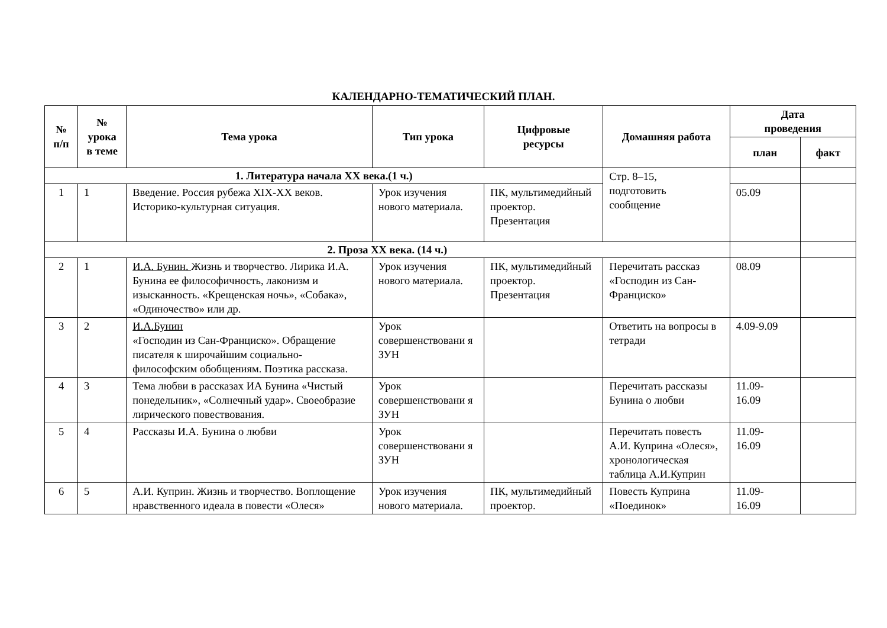КАЛЕНДАРНО-ТЕМАТИЧЕСКИЙ ПЛАН.
| № п/п | № урока в теме | Тема урока | Тип урока | Цифровые ресурсы | Домашняя работа | Дата проведения | |
| --- | --- | --- | --- | --- | --- | --- | --- |
| | | | | | | план | факт |
| 1. Литература начала XX века.(1 ч.) | | | | | Стр. 8–15, подготовить сообщение | | |
| 1 | 1 | Введение. Россия рубежа XIX-XX веков. Историко-культурная ситуация. | Урок изучения нового материала. | ПК, мультимедийный проектор. Презентация | | 05.09 | |
| 2. Проза XX века. (14 ч.) | | | | | | | |
| 2 | 1 | И.А. Бунин. Жизнь и творчество. Лирика И.А. Бунина ее философичность, лаконизм и изысканность. «Крещенская ночь», «Собака», «Одиночество» или др. | Урок изучения нового материала. | ПК, мультимедийный проектор. Презентация | Перечитать рассказ «Господин из Сан-Франциско» | 08.09 | |
| 3 | 2 | И.А.Бунин «Господин из Сан-Франциско». Обращение писателя к широчайшим социально-философским обобщениям. Поэтика рассказа. | Урок совершенствовани я ЗУН | | Ответить на вопросы в тетради | 4.09-9.09 | |
| 4 | 3 | Тема любви в рассказах ИА Бунина «Чистый понедельник», «Солнечный удар». Своеобразие лирического повествования. | Урок совершенствовани я ЗУН | | Перечитать рассказы Бунина о любви | 11.09- 16.09 | |
| 5 | 4 | Рассказы И.А. Бунина о любви | Урок совершенствовани я ЗУН | | Перечитать повесть А.И. Куприна «Олеся», хронологическая таблица А.И.Куприн | 11.09- 16.09 | |
| 6 | 5 | А.И. Куприн. Жизнь и творчество. Воплощение нравственного идеала в повести «Олеся» | Урок изучения нового материала. | ПК, мультимедийный проектор. | Повесть Куприна «Поединок» | 11.09- 16.09 | |